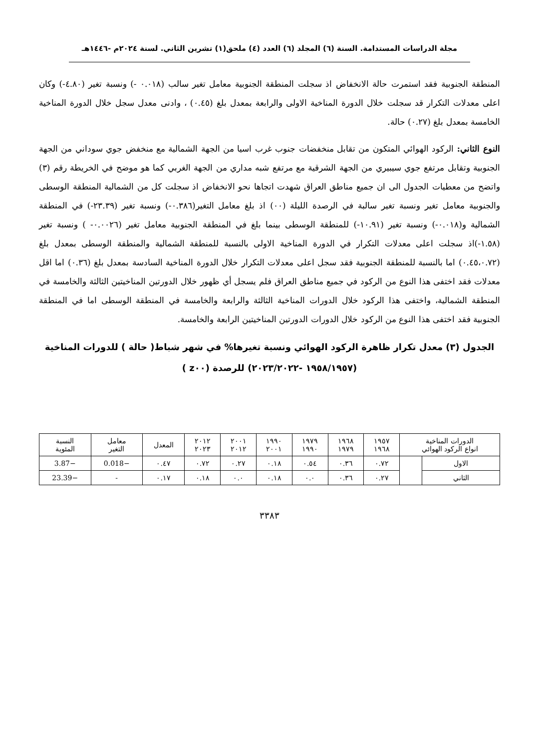مجلة الدراسات المستدامة. السنة (٦) المجلد (٦) العدد (٤) ملحق(١) تشرين الثاني. لسنة ٢٠٢٤م -١٤٤٦هـ
المنطقة الجنوبية فقد استمرت حالة الانخفاض اذ سجلت المنطقة الجنوبية معامل تغير سالب (٠.٠١٨ -) ونسبة تغير (٤.٨٠-) وكان اعلى معدلات التكرار قد سجلت خلال الدورة المناخية الاولى والرابعة بمعدل بلغ (٠.٤٥) ، وادنى معدل سجل خلال الدورة المناخية الخامسة بمعدل بلغ (٠.٢٧) حالة.
النوع الثاني: الركود الهوائي المتكون من تقابل منخفضات جنوب غرب اسيا من الجهة الشمالية مع منخفض جوي سوداني من الجهة الجنوبية وتقابل مرتفع جوي سيبيري من الجهة الشرقية مع مرتفع شبه مداري من الجهة الغربي كما هو موضح في الخريطة رقم (٣) واتضح من معطيات الجدول الى ان جميع مناطق العراق شهدت اتجاها نحو الانخفاض اذ سجلت كل من الشمالية المنطقة الوسطى والجنوبية معامل تغير ونسبة تغير سالبة في الرصدة الليلة (٠٠) اذ بلغ معامل التغير(٠.٣٨٦-) ونسبة تغير (٢٣.٣٩-) في المنطقة الشمالية و(٠.٠١٨-) ونسبة تغير (١٠.٩١-) للمنطقة الوسطى بينما بلغ في المنطقة الجنوبية معامل تغير (٠.٠٠٢٦- ) ونسبة تغير (١.٥٨-)اذ سجلت اعلى معدلات التكرار في الدورة المناخية الاولى بالنسبة للمنطقة الشمالية والمنطقة الوسطى بمعدل بلغ (٠.٤٥،٠.٧٢) اما بالنسبة للمنطقة الجنوبية فقد سجل اعلى معدلات التكرار خلال الدورة المناخية السادسة بمعدل بلغ (٠.٣٦) اما اقل معدلات فقد اختفى هذا النوع من الركود في جميع مناطق العراق فلم يسجل أي ظهور خلال الدورتين المناخيتين الثالثة والخامسة في المنطقة الشمالية، واختفى هذا الركود خلال الدورات المناخية الثالثة والرابعة والخامسة في المنطقة الوسطى اما في المنطقة الجنوبية فقد اختفى هذا النوع من الركود خلال الدورات الدورتين المناخيتين الرابعة والخامسة.
الجدول (٣) معدل تكرار ظاهرة الركود الهوائي ونسبة تغيرها% في شهر شباط( حالة ) للدورات المناخية
(١٩٥٨/١٩٥٧ -٢٠٢٣/٢٠٢٢) للرصدة (z٠٠ )
| الدورات المناخية انواع الركود الهوائي | | ١٩٥٧ ١٩٦٨ | ١٩٦٨ ١٩٧٩ | ١٩٧٩ ١٩٩٠ | ١٩٩٠ ٢٠٠١ | ٢٠٠١ ٢٠١٢ | ٢٠١٢ ٢٠٢٣ | المعدل | معامل التغير | النسبة المئوية |
| --- | --- | --- | --- | --- | --- | --- | --- | --- | --- | --- |
| الاول | | ٠.٧٢ | ٠.٣٦ | ٠.٥٤ | ٠.١٨ | ٠.٢٧ | ٠.٧٢ | ٠.٤٧ | −0.018 | −3.87 |
| الثاني | | ٠.٢٧ | ٠.٣٦ | ٠.٠ | ٠.١٨ | ٠.٠ | ٠.١٨ | ٠.١٧ | - | −23.39 |
٣٣٨٣